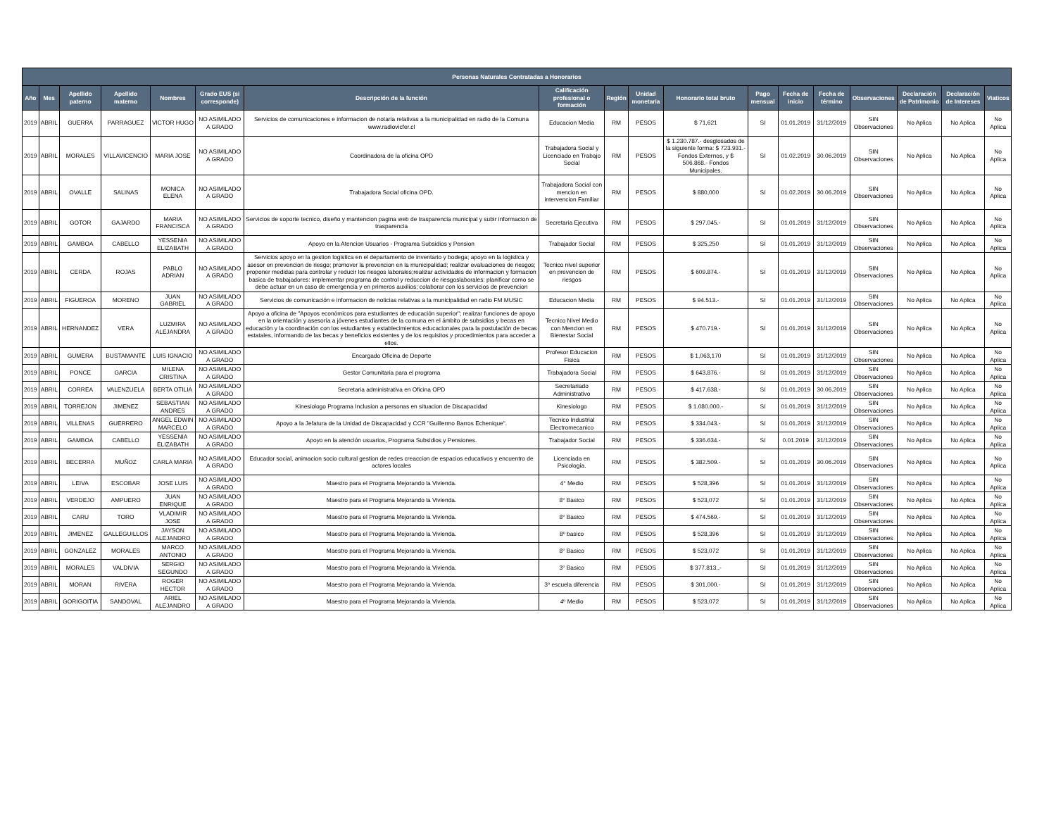| Personas Naturales Contratadas a Honorarios | | | | | | | | | | | | | | | | | |
| --- | --- | --- | --- | --- | --- | --- | --- | --- | --- | --- | --- | --- | --- | --- | --- | --- | --- |
| Año | Mes | Apellido paterno | Apellido materno | Nombres | Grado EUS (si corresponde) | Descripción de la función | Calificación profesional o formación | Región | Unidad monetaria | Honorario total bruto | Pago mensual | Fecha de inicio | Fecha de término | Observaciones | Declaración de Patrimonio | Declaración de Intereses | Viaticos |
| 2019 | ABRIL | GUERRA | PARRAGUEZ | VICTOR HUGO | NO ASIMILADO A GRADO | Servicios de comunicaciones e informacion de notaria relativas a la municipalidad en radio de la Comuna www.radiovicfer.cl | Educacion Media | RM | PESOS | $ 71,621 | SI | 01.01.2019 | 31/12/2019 | SIN Observaciones | No Aplica | No Aplica | No Aplica |
| 2019 | ABRIL | MORALES | VILLAVICENCIO | MARIA JOSE | NO ASIMILADO A GRADO | Coordinadora de la oficina OPD | Trabajadora Social y Licenciado en Trabajo Social | RM | PESOS | $ 1.230.787.- desglosados de la siguiente forma: $ 723.931.- Fondos Externos, y $ 506.868.- Fondos Municipales. | SI | 01.02.2019 | 30.06.2019 | SIN Observaciones | No Aplica | No Aplica | No Aplica |
| 2019 | ABRIL | OVALLE | SALINAS | MONICA ELENA | NO ASIMILADO A GRADO | Trabajadora Social oficina OPD. | Trabajadora Social con mencion en intervencion Familiar | RM | PESOS | $ 880,000 | SI | 01.02.2019 | 30.06.2019 | SIN Observaciones | No Aplica | No Aplica | No Aplica |
| 2019 | ABRIL | GOTOR | GAJARDO | MARIA FRANCISCA | NO ASIMILADO A GRADO | Servicios de soporte tecnico, diseño y mantencion pagina web de trasparencia municipal y subir informacion de trasparencia | Secretaria Ejecutiva | RM | PESOS | $ 297.045.- | SI | 01.01.2019 | 31/12/2019 | SIN Observaciones | No Aplica | No Aplica | No Aplica |
| 2019 | ABRIL | GAMBOA | CABELLO | YESSENIA ELIZABATH | NO ASIMILADO A GRADO | Apoyo en la Atencion Usuarios - Programa Subsidios y Pension | Trabajador Social | RM | PESOS | $ 325,250 | SI | 01.01.2019 | 31/12/2019 | SIN Observaciones | No Aplica | No Aplica | No Aplica |
| 2019 | ABRIL | CERDA | ROJAS | PABLO ADRIAN | NO ASIMILADO A GRADO | Servicios apoyo en la gestion logistica en el departamento de inventario y bodega; apoyo en la logistica y asesor en prevencion de riesgo; promover la prevencion en la municipalidad; realizar evaluaciones de riesgos; proponer medidas para controlar y reducir los riesgos laborales;realizar actividades de informacion y formacion basica de trabajadores: implementar programa de control y reduccion de riesgoslaborales: planificar como se debe actuar en un caso de emergencia y en primeros auxilios; colaborar con los servicios de prevencion | Tecnico nivel superior en prevencion de riesgos | RM | PESOS | $ 609.874.- | SI | 01.01.2019 | 31/12/2019 | SIN Observaciones | No Aplica | No Aplica | No Aplica |
| 2019 | ABRIL | FIGUEROA | MORENO | JUAN GABRIEL | NO ASIMILADO A GRADO | Servicios de comunicación e informacion de noticias relativas a la municipalidad en radio FM MUSIC | Educacion Media | RM | PESOS | $ 94.513.- | SI | 01.01.2019 | 31/12/2019 | SIN Observaciones | No Aplica | No Aplica | No Aplica |
| 2019 | ABRIL | HERNANDEZ | VERA | LUZMIRA ALEJANDRA | NO ASIMILADO A GRADO | Apoyo a oficina de "Apoyos económicos para estudiantes de educación superior"; realizar funciones de apoyo en la orientación y asesoría a jóvenes estudiantes de la comuna en el ámbito de subsidios y becas en educación y la coordinación con los estudiantes y establecimientos educacionales para la postulación de becas estatales, informando de las becas y beneficios existentes y de los requisitos y procedimientos para acceder a ellos. | Tecnico Nivel Medio con Mencion en Bienestar Social | RM | PESOS | $ 470.719.- | SI | 01.01.2019 | 31/12/2019 | SIN Observaciones | No Aplica | No Aplica | No Aplica |
| 2019 | ABRIL | GUMERA | BUSTAMANTE | LUIS IGNACIO | NO ASIMILADO A GRADO | Encargado Oficina de Deporte | Profesor Educacion Fisica | RM | PESOS | $ 1,063,170 | SI | 01.01.2019 | 31/12/2019 | SIN Observaciones | No Aplica | No Aplica | No Aplica |
| 2019 | ABRIL | PONCE | GARCIA | MILENA CRISTINA | NO ASIMILADO A GRADO | Gestor Comunitaria para el programa | Trabajadora Social | RM | PESOS | $ 643.876.- | SI | 01.01.2019 | 31/12/2019 | SIN Observaciones | No Aplica | No Aplica | No Aplica |
| 2019 | ABRIL | CORREA | VALENZUELA | BERTA OTILIA | NO ASIMILADO A GRADO | Secretaria administrativa en Oficina OPD | Secretariado Administrativo | RM | PESOS | $ 417.638.- | SI | 01.01.2019 | 30.06.2019 | SIN Observaciones | No Aplica | No Aplica | No Aplica |
| 2019 | ABRIL | TORREJON | JIMENEZ | SEBASTIAN ANDRES | NO ASIMILADO A GRADO | Kinesiologo Programa Inclusion a personas en situacion de Discapacidad | Kinesiologo | RM | PESOS | $ 1.080.000.- | SI | 01.01.2019 | 31/12/2019 | SIN Observaciones | No Aplica | No Aplica | No Aplica |
| 2019 | ABRIL | VILLENAS | GUERRERO | ANGEL EDWIN MARCELO | NO ASIMILADO A GRADO | Apoyo a la Jefatura de la Unidad de Discapacidad y CCR "Guillermo Barros Echenique". | Tecnico Industrial Electromecanico | RM | PESOS | $ 334.043.- | SI | 01.01.2019 | 31/12/2019 | SIN Observaciones | No Aplica | No Aplica | No Aplica |
| 2019 | ABRIL | GAMBOA | CABELLO | YESSENIA ELIZABATH | NO ASIMILADO A GRADO | Apoyo en la atención usuarios, Programa Subsidios y Pensiones. | Trabajador Social | RM | PESOS | $ 336.634.- | SI | 0.01.2019 | 31/12/2019 | SIN Observaciones | No Aplica | No Aplica | No Aplica |
| 2019 | ABRIL | BECERRA | MUÑOZ | CARLA MARIA | NO ASIMILADO A GRADO | Educador social, animacion socio cultural gestion de redes creaccion de espacios educativos y encuentro de actores locales | Licenciada en Psicología. | RM | PESOS | $ 382.509.- | SI | 01.01.2019 | 30.06.2019 | SIN Observaciones | No Aplica | No Aplica | No Aplica |
| 2019 | ABRIL | LEIVA | ESCOBAR | JOSE LUIS | NO ASIMILADO A GRADO | Maestro para el Programa Mejorando la Vivienda. | 4° Medio | RM | PESOS | $ 528,396 | SI | 01.01.2019 | 31/12/2019 | SIN Observaciones | No Aplica | No Aplica | No Aplica |
| 2019 | ABRIL | VERDEJO | AMPUERO | JUAN ENRIQUE | NO ASIMILADO A GRADO | Maestro para el Programa Mejorando la Vivienda. | 8° Basico | RM | PESOS | $ 523,072 | SI | 01.01.2019 | 31/12/2019 | SIN Observaciones | No Aplica | No Aplica | No Aplica |
| 2019 | ABRIL | CARU | TORO | VLADIMIR JOSE | NO ASIMILADO A GRADO | Maestro para el Programa Mejorando la Vivienda. | 8° Basico | RM | PESOS | $ 474.569.- | SI | 01.01.2019 | 31/12/2019 | SIN Observaciones | No Aplica | No Aplica | No Aplica |
| 2019 | ABRIL | JIMENEZ | GALLEGUILLOS | JAYSON ALEJANDRO | NO ASIMILADO A GRADO | Maestro para el Programa Mejorando la Vivienda. | 8º basico | RM | PESOS | $ 528,396 | SI | 01.01.2019 | 31/12/2019 | SIN Observaciones | No Aplica | No Aplica | No Aplica |
| 2019 | ABRIL | GONZALEZ | MORALES | MARCO ANTONIO | NO ASIMILADO A GRADO | Maestro para el Programa Mejorando la Vivienda. | 8° Basico | RM | PESOS | $ 523,072 | SI | 01.01.2019 | 31/12/2019 | SIN Observaciones | No Aplica | No Aplica | No Aplica |
| 2019 | ABRIL | MORALES | VALDIVIA | SERGIO SEGUNDO | NO ASIMILADO A GRADO | Maestro para el Programa Mejorando la Vivienda. | 3° Basico | RM | PESOS | $ 377.813.,- | SI | 01.01.2019 | 31/12/2019 | SIN Observaciones | No Aplica | No Aplica | No Aplica |
| 2019 | ABRIL | MORAN | RIVERA | ROGER HECTOR | NO ASIMILADO A GRADO | Maestro para el Programa Mejorando la Vivienda. | 3º escuela diferencia | RM | PESOS | $ 301.000.- | SI | 01.01.2019 | 31/12/2019 | SIN Observaciones | No Aplica | No Aplica | No Aplica |
| 2019 | ABRIL | GORIGOITIA | SANDOVAL | ARIEL ALEJANDRO | NO ASIMILADO A GRADO | Maestro para el Programa Mejorando la Vivienda. | 4º Medio | RM | PESOS | $ 523,072 | SI | 01.01.2019 | 31/12/2019 | SIN Observaciones | No Aplica | No Aplica | No Aplica |